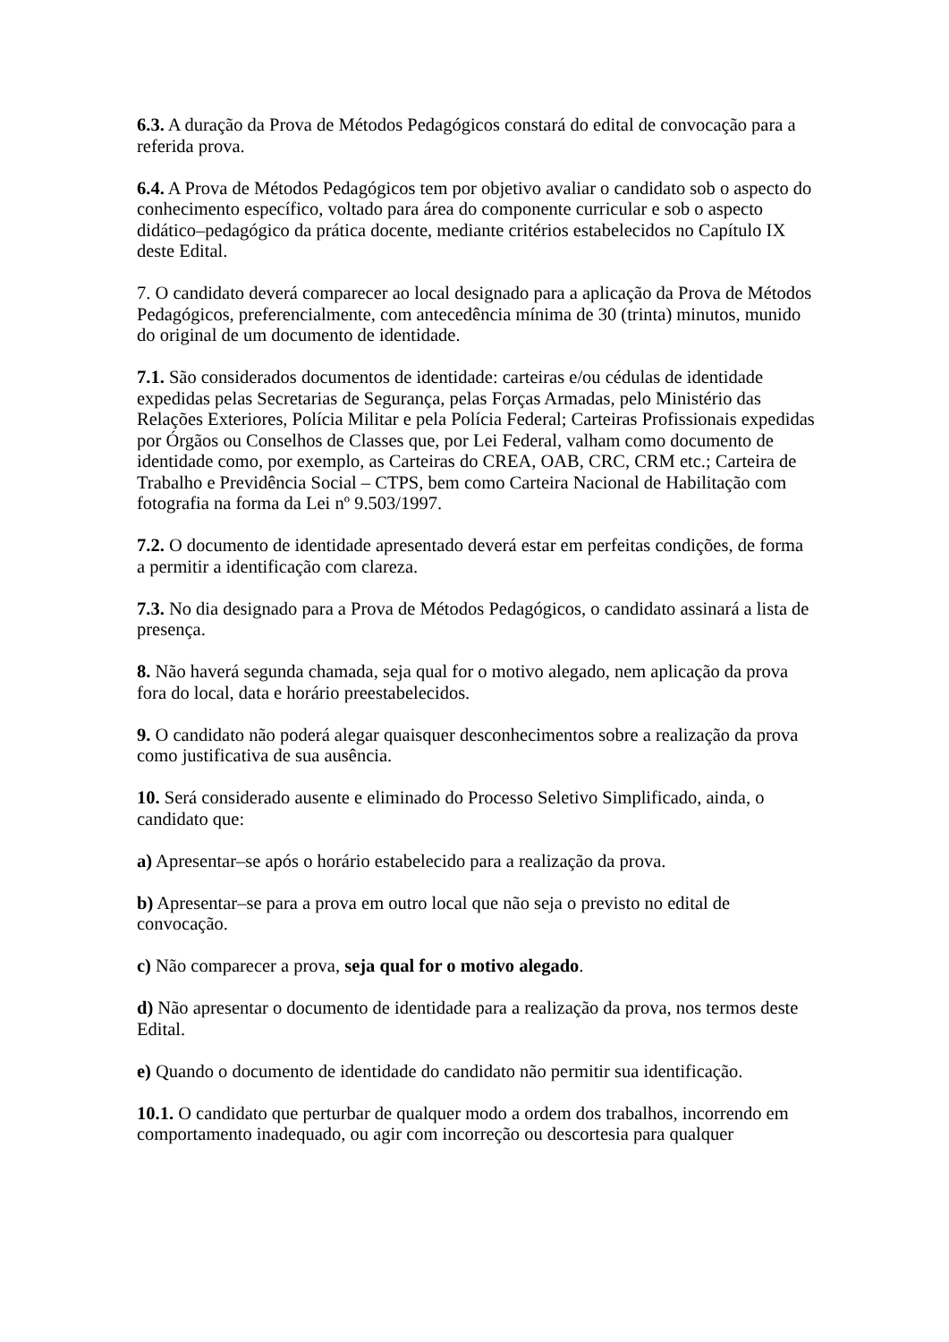6.3. A duração da Prova de Métodos Pedagógicos constará do edital de convocação para a referida prova.
6.4. A Prova de Métodos Pedagógicos tem por objetivo avaliar o candidato sob o aspecto do conhecimento específico, voltado para área do componente curricular e sob o aspecto didático–pedagógico da prática docente, mediante critérios estabelecidos no Capítulo IX deste Edital.
7. O candidato deverá comparecer ao local designado para a aplicação da Prova de Métodos Pedagógicos, preferencialmente, com antecedência mínima de 30 (trinta) minutos, munido do original de um documento de identidade.
7.1. São considerados documentos de identidade: carteiras e/ou cédulas de identidade expedidas pelas Secretarias de Segurança, pelas Forças Armadas, pelo Ministério das Relações Exteriores, Polícia Militar e pela Polícia Federal; Carteiras Profissionais expedidas por Órgãos ou Conselhos de Classes que, por Lei Federal, valham como documento de identidade como, por exemplo, as Carteiras do CREA, OAB, CRC, CRM etc.; Carteira de Trabalho e Previdência Social – CTPS, bem como Carteira Nacional de Habilitação com fotografia na forma da Lei nº 9.503/1997.
7.2. O documento de identidade apresentado deverá estar em perfeitas condições, de forma a permitir a identificação com clareza.
7.3. No dia designado para a Prova de Métodos Pedagógicos, o candidato assinará a lista de presença.
8. Não haverá segunda chamada, seja qual for o motivo alegado, nem aplicação da prova fora do local, data e horário preestabelecidos.
9. O candidato não poderá alegar quaisquer desconhecimentos sobre a realização da prova como justificativa de sua ausência.
10. Será considerado ausente e eliminado do Processo Seletivo Simplificado, ainda, o candidato que:
a) Apresentar–se após o horário estabelecido para a realização da prova.
b) Apresentar–se para a prova em outro local que não seja o previsto no edital de convocação.
c) Não comparecer a prova, seja qual for o motivo alegado.
d) Não apresentar o documento de identidade para a realização da prova, nos termos deste Edital.
e) Quando o documento de identidade do candidato não permitir sua identificação.
10.1. O candidato que perturbar de qualquer modo a ordem dos trabalhos, incorrendo em comportamento inadequado, ou agir com incorreção ou descortesia para qualquer